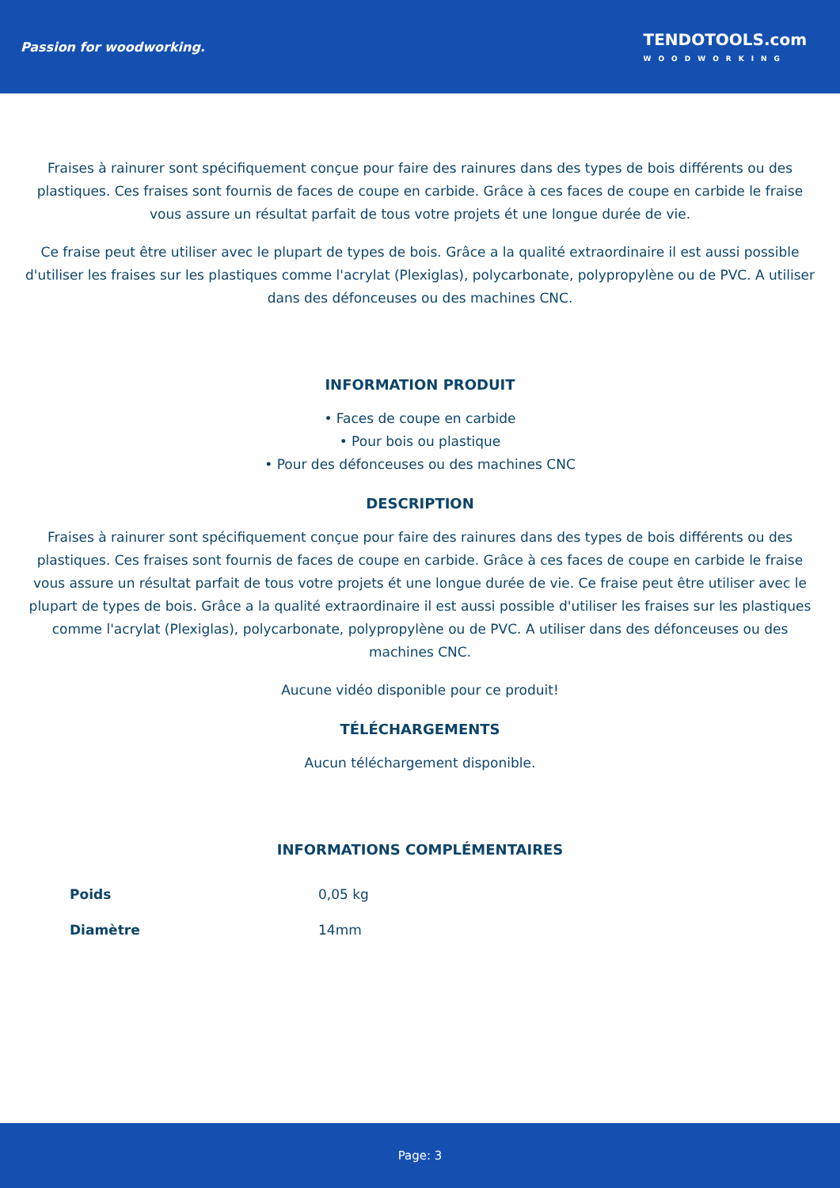Passion for woodworking.
TENDOTOOLS.com
WOODWORKING
Fraises à rainurer sont spécifiquement conçue pour faire des rainures dans des types de bois différents ou des plastiques. Ces fraises sont fournis de faces de coupe en carbide. Grâce à ces faces de coupe en carbide le fraise vous assure un résultat parfait de tous votre projets ét une longue durée de vie.
Ce fraise peut être utiliser avec le plupart de types de bois. Grâce a la qualité extraordinaire il est aussi possible d'utiliser les fraises sur les plastiques comme l'acrylat (Plexiglas), polycarbonate, polypropylène ou de PVC. A utiliser dans des défonceuses ou des machines CNC.
INFORMATION PRODUIT
• Faces de coupe en carbide
• Pour bois ou plastique
• Pour des défonceuses ou des machines CNC
DESCRIPTION
Fraises à rainurer sont spécifiquement conçue pour faire des rainures dans des types de bois différents ou des plastiques. Ces fraises sont fournis de faces de coupe en carbide. Grâce à ces faces de coupe en carbide le fraise vous assure un résultat parfait de tous votre projets ét une longue durée de vie. Ce fraise peut être utiliser avec le plupart de types de bois. Grâce a la qualité extraordinaire il est aussi possible d'utiliser les fraises sur les plastiques comme l'acrylat (Plexiglas), polycarbonate, polypropylène ou de PVC. A utiliser dans des défonceuses ou des machines CNC.
Aucune vidéo disponible pour ce produit!
TÉLÉCHARGEMENTS
Aucun téléchargement disponible.
INFORMATIONS COMPLÉMENTAIRES
| Poids | 0,05 kg |
| Diamètre | 14mm |
Page: 3